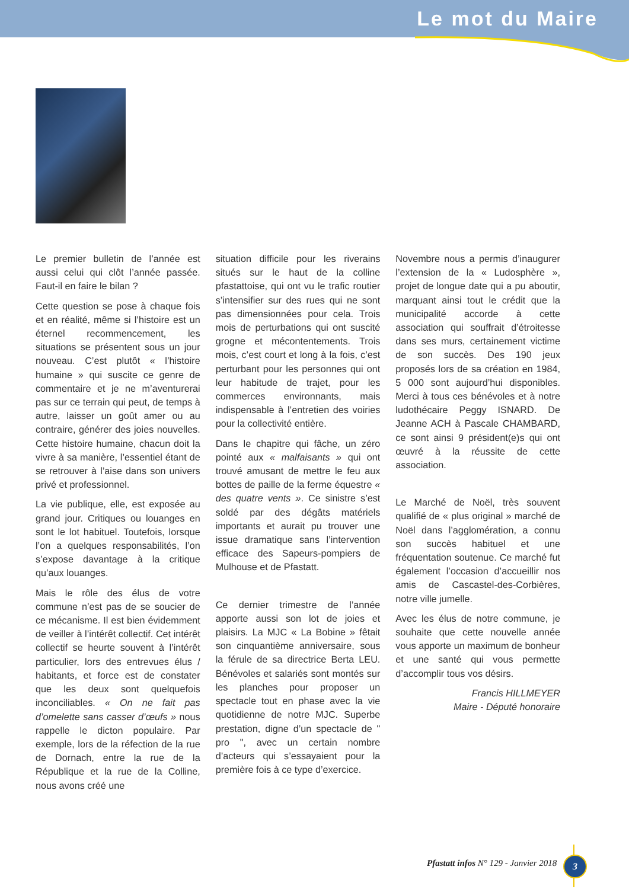Le mot du Maire
Le premier bulletin de l’année est aussi celui qui clôt l’année passée. Faut-il en faire le bilan ?
Cette question se pose à chaque fois et en réalité, même si l’histoire est un éternel recommencement, les situations se présentent sous un jour nouveau. C’est plutôt « l’histoire humaine » qui suscite ce genre de commentaire et je ne m’aventurerai pas sur ce terrain qui peut, de temps à autre, laisser un goût amer ou au contraire, générer des joies nouvelles. Cette histoire humaine, chacun doit la vivre à sa manière, l’essentiel étant de se retrouver à l’aise dans son univers privé et professionnel.
La vie publique, elle, est exposée au grand jour. Critiques ou louanges en sont le lot habituel. Toutefois, lorsque l’on a quelques responsabilités, l’on s’expose davantage à la critique qu’aux louanges.
Mais le rôle des élus de votre commune n’est pas de se soucier de ce mécanisme. Il est bien évidemment de veiller à l’intérêt collectif. Cet intérêt collectif se heurte souvent à l’intérêt particulier, lors des entrevues élus / habitants, et force est de constater que les deux sont quelquefois inconciliables. « On ne fait pas d’omelette sans casser d’œufs » nous rappelle le dicton populaire. Par exemple, lors de la réfection de la rue de Dornach, entre la rue de la République et la rue de la Colline, nous avons créé une
situation difficile pour les riverains situés sur le haut de la colline pfastattoise, qui ont vu le trafic routier s’intensifier sur des rues qui ne sont pas dimensionnées pour cela. Trois mois de perturbations qui ont suscité grogne et mécontentements. Trois mois, c’est court et long à la fois, c’est perturbant pour les personnes qui ont leur habitude de trajet, pour les commerces environnants, mais indispensable à l’entretien des voiries pour la collectivité entière.
Dans le chapitre qui fâche, un zéro pointé aux « malfaisants » qui ont trouvé amusant de mettre le feu aux bottes de paille de la ferme équestre « des quatre vents ». Ce sinistre s’est soldé par des dégâts matériels importants et aurait pu trouver une issue dramatique sans l’intervention efficace des Sapeurs-pompiers de Mulhouse et de Pfastatt.
Ce dernier trimestre de l’année apporte aussi son lot de joies et plaisirs. La MJC « La Bobine » fêtait son cinquantième anniversaire, sous la férule de sa directrice Berta LEU. Bénévoles et salariés sont montés sur les planches pour proposer un spectacle tout en phase avec la vie quotidienne de notre MJC. Superbe prestation, digne d’un spectacle de " pro ", avec un certain nombre d’acteurs qui s’essayaient pour la première fois à ce type d’exercice.
Novembre nous a permis d’inaugurer l’extension de la « Ludosphère », projet de longue date qui a pu aboutir, marquant ainsi tout le crédit que la municipalité accorde à cette association qui souffrait d’étroitesse dans ses murs, certainement victime de son succès. Des 190 jeux proposés lors de sa création en 1984, 5 000 sont aujourd’hui disponibles. Merci à tous ces bénévoles et à notre ludothécaire Peggy ISNARD. De Jeanne ACH à Pascale CHAMBARD, ce sont ainsi 9 président(e)s qui ont œuvré à la réussite de cette association.
Le Marché de Noël, très souvent qualifié de « plus original » marché de Noël dans l’agglomération, a connu son succès habituel et une fréquentation soutenue. Ce marché fut également l’occasion d’accueillir nos amis de Cascastel-des-Corbières, notre ville jumelle.
Avec les élus de notre commune, je souhaite que cette nouvelle année vous apporte un maximum de bonheur et une santé qui vous permette d’accomplir tous vos désirs.
Francis HILLMEYER
Maire - Député honoraire
Pfastatt infos N° 129 - Janvier 2018
3